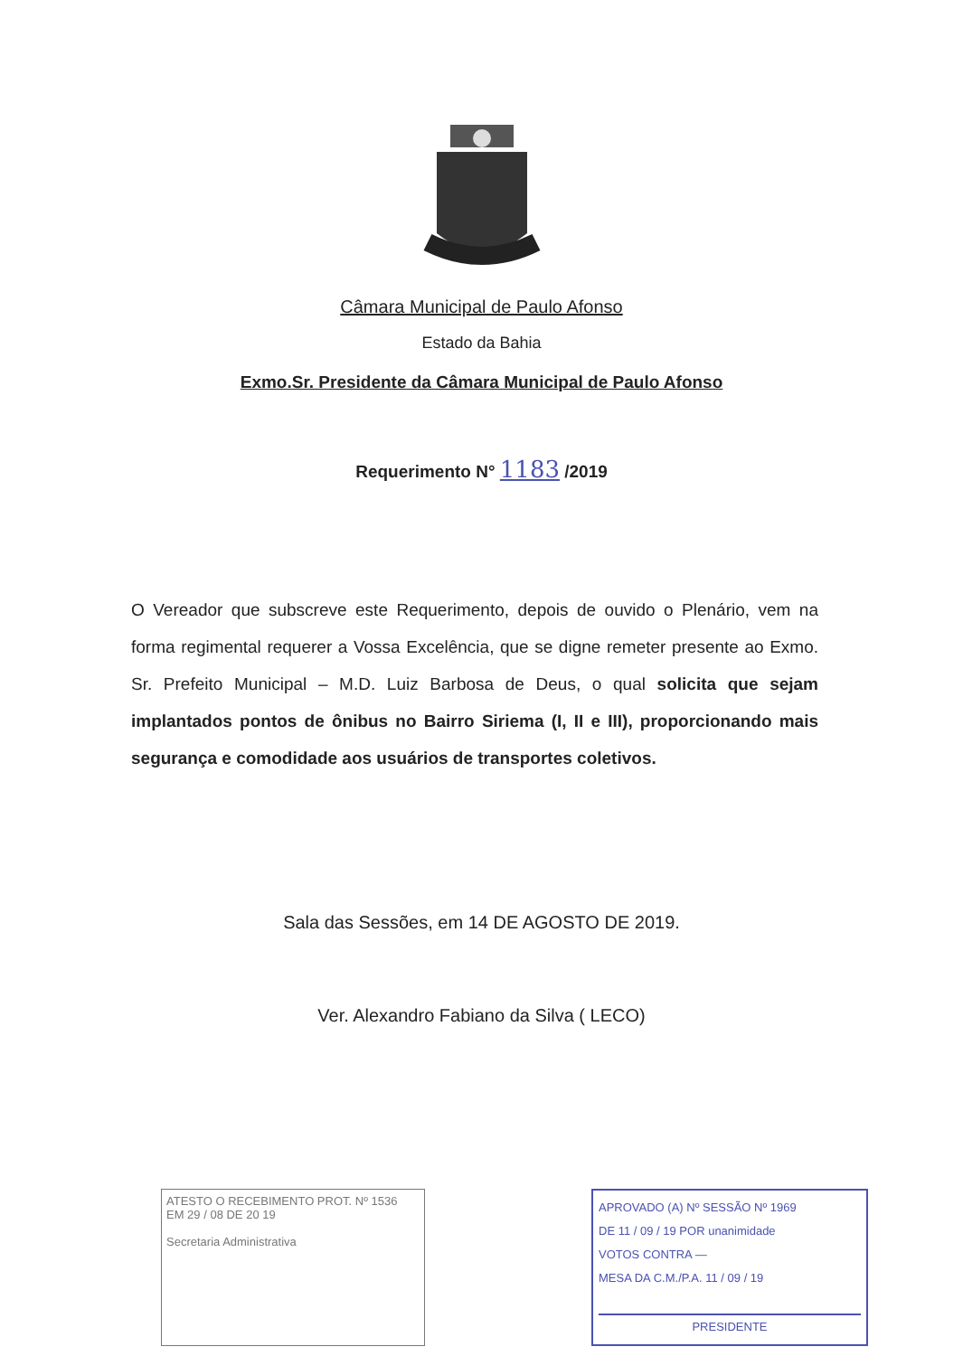Câmara Municipal de Paulo Afonso
Estado da Bahia
Exmo.Sr. Presidente da Câmara Municipal de Paulo Afonso
Requerimento N° 1183 /2019
O Vereador que subscreve este Requerimento, depois de ouvido o Plenário, vem na forma regimental requerer a Vossa Excelência, que se digne remeter presente ao Exmo. Sr. Prefeito Municipal – M.D. Luiz Barbosa de Deus, o qual solicita que sejam implantados pontos de ônibus no Bairro Siriema (I, II e III), proporcionando mais segurança e comodidade aos usuários de transportes coletivos.
Sala das Sessões, em 14 DE AGOSTO DE 2019.
Ver. Alexandro Fabiano da Silva ( LECO)
ATESTO O RECEBIMENTO PROT. Nº 1536
EM 29 / 08 DE 20 19
Secretaria Administrativa
APROVADO (A) Nº SESSÃO Nº 1969
DE 11 / 09 / 19 POR unanimidade
VOTOS CONTRA —
MESA DA C.M./P.A. 11 / 09 / 19
PRESIDENTE